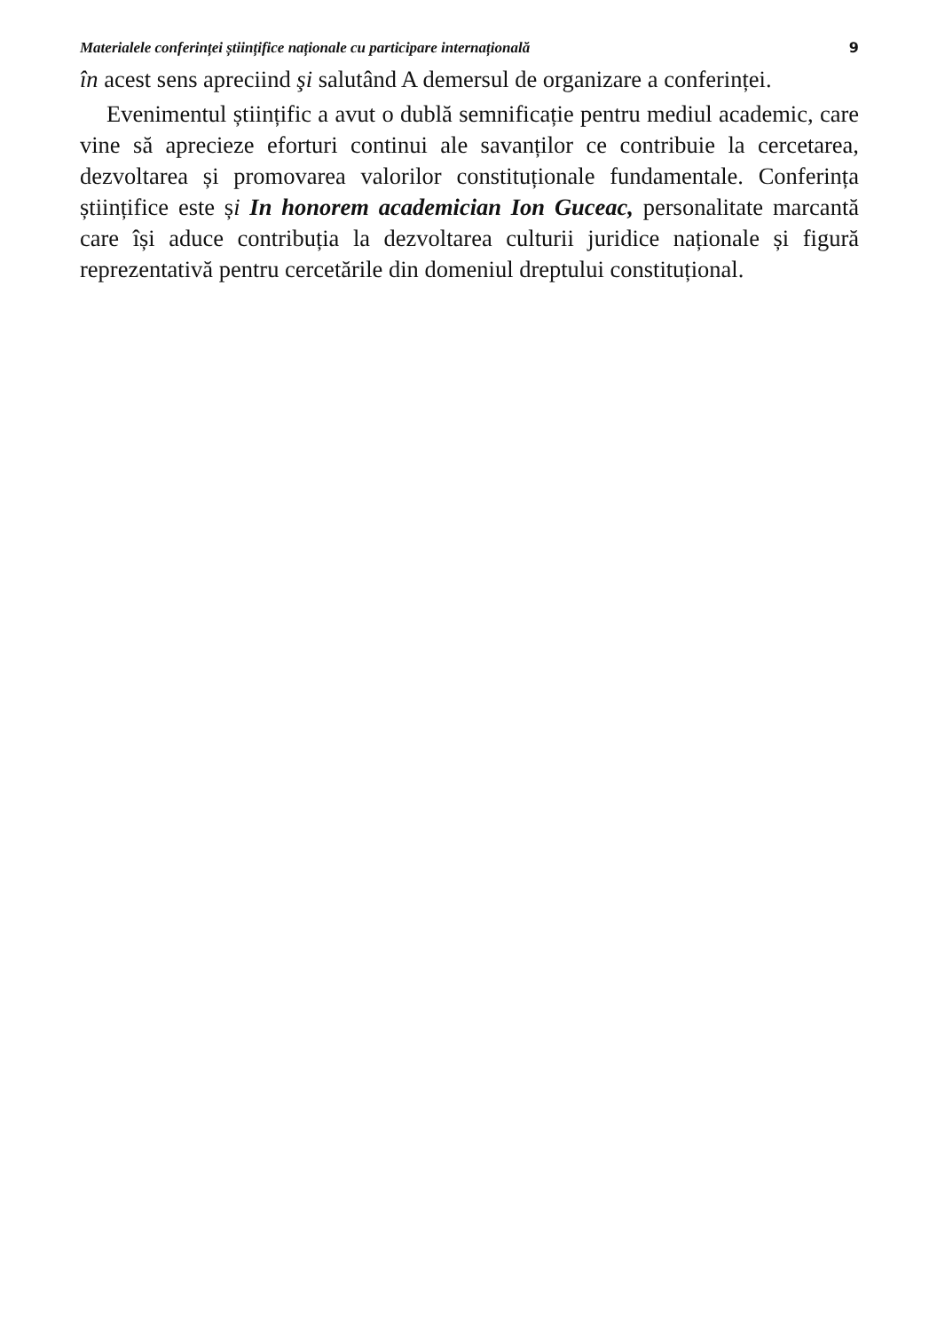Materialele conferinței științifice naționale cu participare internațională 9
în acest sens apreciind şi salutând A demersul de organizare a conferinței.
Evenimentul științific a avut o dublă semnificație pentru mediul academic, care vine să aprecieze eforturi continui ale savanților ce contribuie la cercetarea, dezvoltarea și promovarea valorilor constituționale fundamentale. Conferința științifice este și In honorem academician Ion Guceac, personalitate marcantă care își aduce contribuția la dezvoltarea culturii juridice naționale și figură reprezentativă pentru cercetările din domeniul dreptului constituțional.